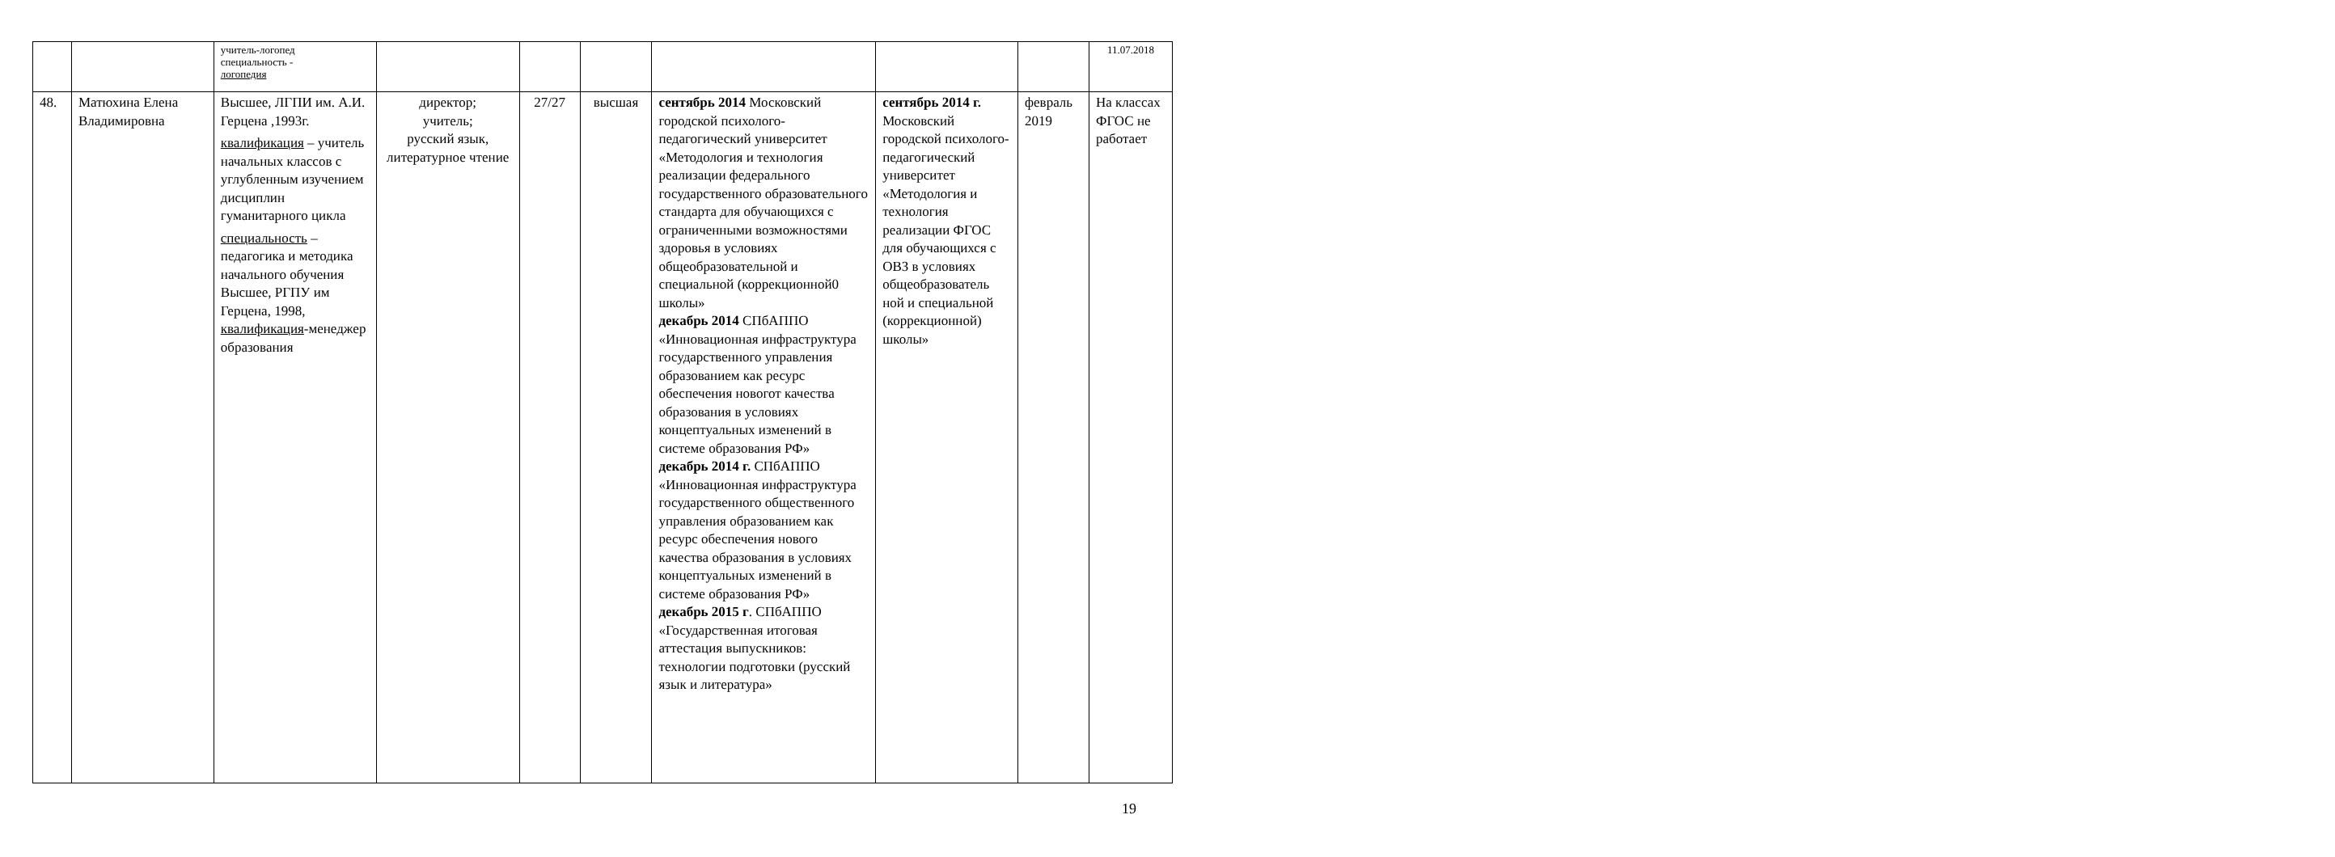| | | учитель-логопед специальность - логопедия | | | | | | | 11.07.2018 |
| 48. | Матюхина Елена Владимировна | Высшее, ЛГПИ им. А.И. Герцена ,1993г. квалификация – учитель начальных классов с углубленным изучением дисциплин гуманитарного цикла специальность – педагогика и методика начального обучения Высшее, РГПУ им Герцена, 1998, квалификация -менеджер образования | директор; учитель; русский язык, литературное чтение | 27/27 | высшая | сентябрь 2014 Московский городской психолого-педагогический университет «Методология и технология реализации федерального государственного образовательного стандарта для обучающихся с ограниченными возможностями здоровья в условиях общеобразовательной и специальной (коррекционной0 школы» декабрь 2014 СПбАППО «Инновационная инфраструктура государственного управления образованием как ресурс обеспечения новогот качества образования в условиях концептуальных изменений в системе образования РФ» декабрь 2014 г. СПбАППО «Инновационная инфраструктура государственного общественного управления образованием как ресурс обеспечения нового качества образования в условиях концептуальных изменений в системе образования РФ» декабрь 2015 г . СПбАППО «Государственная итоговая аттестация выпускников: технологии подготовки (русский язык и литература» | сентябрь 2014 г. Московский городской психолого-педагогический университет «Методология и технология реализации ФГОС для обучающихся с ОВЗ в условиях общеобразователь ной и специальной (коррекционной) школы» | февраль 2019 | На классах ФГОС не работает |
19